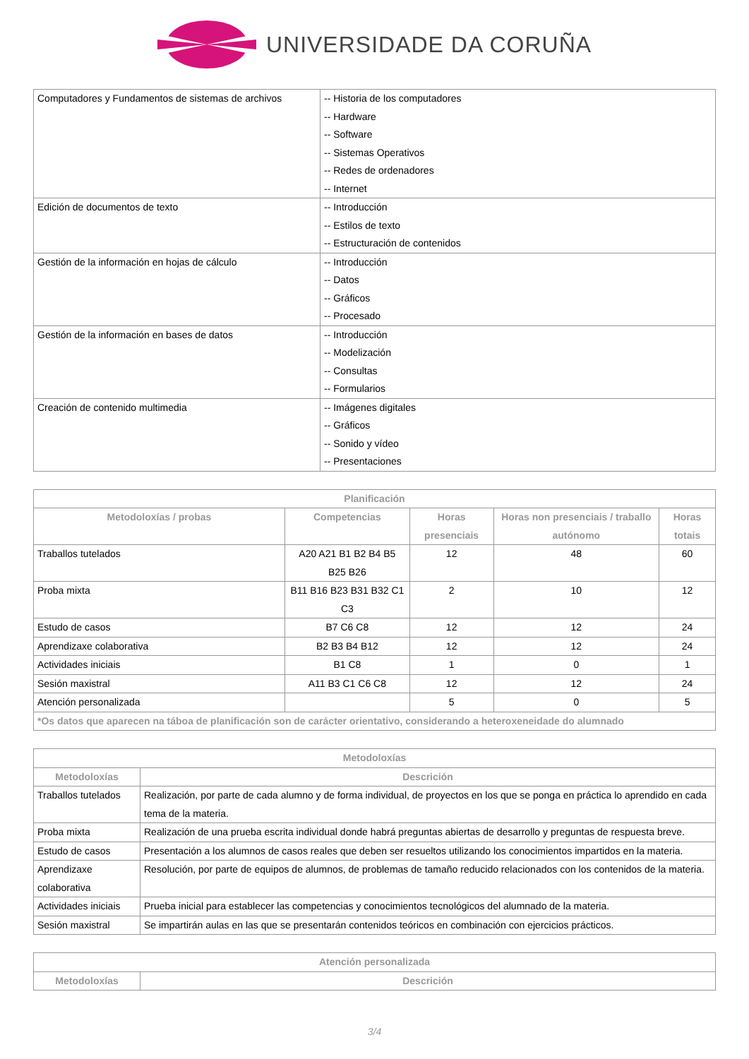UNIVERSIDADE DA CORUÑA
| Computadores y Fundamentos de sistemas de archivos | -- Historia de los computadores -- Hardware -- Software -- Sistemas Operativos -- Redes de ordenadores -- Internet |
| Edición de documentos de texto | -- Introducción -- Estilos de texto -- Estructuración de contenidos |
| Gestión de la información en hojas de cálculo | -- Introducción -- Datos -- Gráficos -- Procesado |
| Gestión de la información en bases de datos | -- Introducción -- Modelización -- Consultas -- Formularios |
| Creación de contenido multimedia | -- Imágenes digitales -- Gráficos -- Sonido y vídeo -- Presentaciones |
| Planificación | | | | |
| --- | --- | --- | --- | --- |
| Metodoloxías / probas | Competencias | Horas presenciais | Horas non presenciais / traballo autónomo | Horas totais |
| Traballos tutelados | A20 A21 B1 B2 B4 B5 B25 B26 | 12 | 48 | 60 |
| Proba mixta | B11 B16 B23 B31 B32 C1 C3 | 2 | 10 | 12 |
| Estudo de casos | B7 C6 C8 | 12 | 12 | 24 |
| Aprendizaxe colaborativa | B2 B3 B4 B12 | 12 | 12 | 24 |
| Actividades iniciais | B1 C8 | 1 | 0 | 1 |
| Sesión maxistral | A11 B3 C1 C6 C8 | 12 | 12 | 24 |
| Atención personalizada | | 5 | 0 | 5 |
| *Os datos que aparecen na táboa de planificación son de carácter orientativo, considerando a heteroxeneidade do alumnado | | | | |
| Metodoloxías | |
| --- | --- |
| Metodoloxías | Descrición |
| Traballos tutelados | Realización, por parte de cada alumno y de forma individual, de proyectos en los que se ponga en práctica lo aprendido en cada tema de la materia. |
| Proba mixta | Realización de una prueba escrita individual donde habrá preguntas abiertas de desarrollo y preguntas de respuesta breve. |
| Estudo de casos | Presentación a los alumnos de casos reales que deben ser resueltos utilizando los conocimientos impartidos en la materia. |
| Aprendizaxe colaborativa | Resolución, por parte de equipos de alumnos, de problemas de tamaño reducido relacionados con los contenidos de la materia. |
| Actividades iniciais | Prueba inicial para establecer las competencias y conocimientos tecnológicos del alumnado de la materia. |
| Sesión maxistral | Se impartirán aulas en las que se presentarán contenidos teóricos en combinación con ejercicios prácticos. |
| Atención personalizada | |
| --- | --- |
| Metodoloxías | Descrición |
3/4